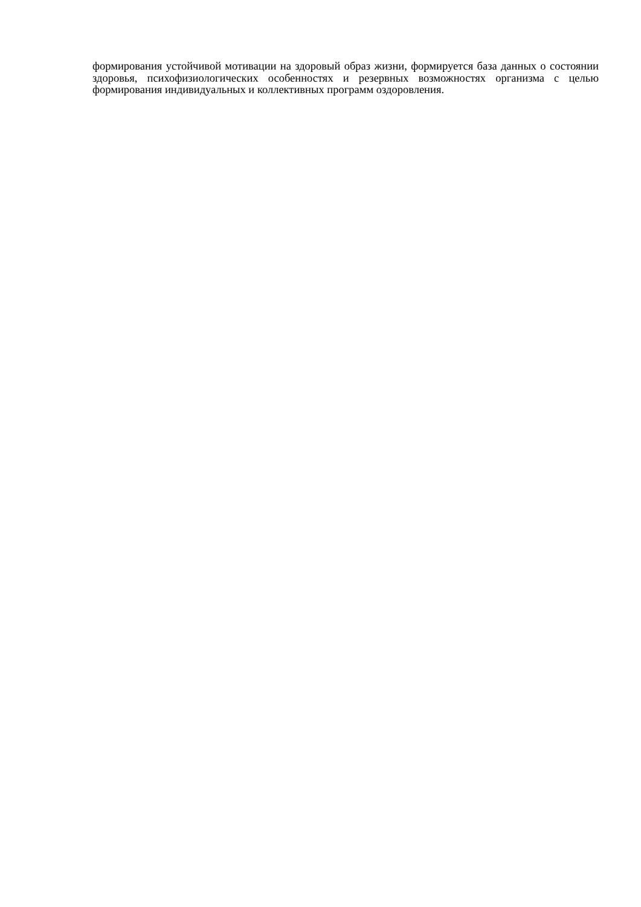формирования устойчивой мотивации на здоровый образ жизни, формируется база данных о состоянии здоровья, психофизиологических особенностях и резервных возможностях организма с целью формирования индивидуальных и коллективных программ оздоровления.